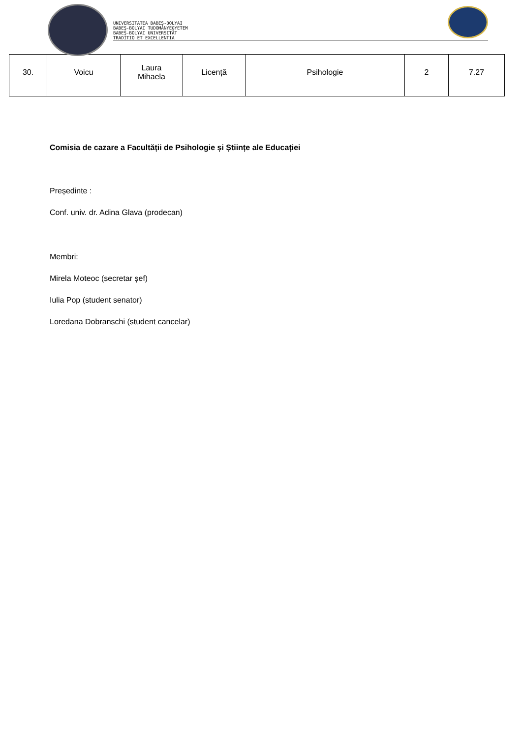UNIVERSITATEA BABEŞ-BOLYAI
BABEŞ-BOLYAI TUDOMÁNYEGYETEM
BABEŞ-BOLYAI UNIVERSITÄT
TRADITIO ET EXCELLENTIA
| 30. | Voicu | Laura Mihaela | Licență | Psihologie | 2 | 7.27 |
Comisia de cazare a Facultății de Psihologie și Științe ale Educației
Președinte :
Conf. univ. dr. Adina Glava (prodecan)
Membri:
Mirela Moteoc (secretar șef)
Iulia Pop (student senator)
Loredana Dobranschi (student cancelar)